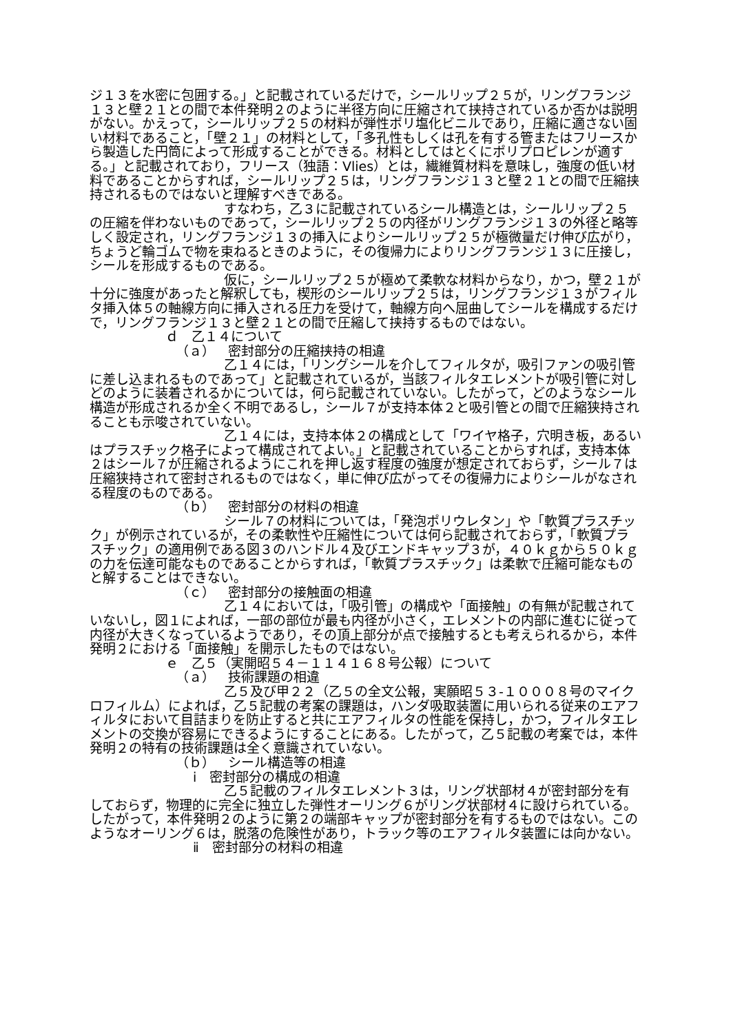ジ１３を水密に包囲する。」と記載されているだけで，シールリップ２５が，リングフランジ１３と壁２１との間で本件発明２のように半径方向に圧縮されて挟持されているか否かは説明がない。かえって，シールリップ２５の材料が弾性ポリ塩化ビニルであり，圧縮に適さない固い材料であること，「壁２１」の材料として，「多孔性もしくは孔を有する管またはフリースから製造した円筒によって形成することができる。材料としてはとくにポリプロピレンが適する。」と記載されており，フリース（独語：Vlies）とは，繊維質材料を意味し，強度の低い材料であることからすれば，シールリップ２５は，リングフランジ１３と壁２１との間で圧縮挟持されるものではないと理解すべきである。
すなわち，乙３に記載されているシール構造とは，シールリップ２５の圧縮を伴わないものであって，シールリップ２５の内径がリングフランジ１３の外径と略等しく設定され，リングフランジ１３の挿入によりシールリップ２５が極微量だけ伸び広がり，ちょうど輪ゴムで物を束ねるときのように，その復帰力によりリングフランジ１３に圧接し，シールを形成するものである。
仮に，シールリップ２５が極めて柔軟な材料からなり，かつ，壁２１が十分に強度があったと解釈しても，楔形のシールリップ２５は，リングフランジ１３がフィルタ挿入体５の軸線方向に挿入される圧力を受けて，軸線方向へ屈曲してシールを構成するだけで，リングフランジ１３と壁２１との間で圧縮して挟持するものではない。
ｄ　乙１４について
（ａ）　密封部分の圧縮挟持の相違
乙１４には，「リングシールを介してフィルタが，吸引ファンの吸引管に差し込まれるものであって」と記載されているが，当該フィルタエレメントが吸引管に対しどのように装着されるかについては，何ら記載されていない。したがって，どのようなシール構造が形成されるか全く不明であるし，シール７が支持本体２と吸引管との間で圧縮狭持されることも示唆されていない。
乙１４には，支持本体２の構成として「ワイヤ格子，穴明き板，あるいはプラスチック格子によって構成されてよい。」と記載されていることからすれば，支持本体２はシール７が圧縮されるようにこれを押し返す程度の強度が想定されておらず，シール７は圧縮狭持されて密封されるものではなく，単に伸び広がってその復帰力によりシールがなされる程度のものである。
（ｂ）　密封部分の材料の相違
シール７の材料については，「発泡ポリウレタン」や「軟質プラスチック」が例示されているが，その柔軟性や圧縮性については何ら記載されておらず，「軟質プラスチック」の適用例である図３のハンドル４及びエンドキャップ３が，４０ｋｇから５０ｋｇの力を伝達可能なものであることからすれば，「軟質プラスチック」は柔軟で圧縮可能なものと解することはできない。
（ｃ）　密封部分の接触面の相違
乙１４においては，「吸引管」の構成や「面接触」の有無が記載されていないし，図１によれば，一部の部位が最も内径が小さく，エレメントの内部に進むに従って内径が大きくなっているようであり，その頂上部分が点で接触するとも考えられるから，本件発明２における「面接触」を開示したものではない。
ｅ　乙５（実開昭５４－１１４１６８号公報）について
（ａ）　技術課題の相違
乙５及び甲２２（乙５の全文公報，実願昭５３-１０００８号のマイクロフィルム）によれば，乙５記載の考案の課題は，ハンダ吸取装置に用いられる従来のエアフィルタにおいて目詰まりを防止すると共にエアフィルタの性能を保持し，かつ，フィルタエレメントの交換が容易にできるようにすることにある。したがって，乙５記載の考案では，本件発明２の特有の技術課題は全く意識されていない。
（ｂ）　シール構造等の相違
ⅰ　密封部分の構成の相違
乙５記載のフィルタエレメント３は，リング状部材４が密封部分を有しておらず，物理的に完全に独立した弾性オーリング６がリング状部材４に設けられている。したがって，本件発明２のように第２の端部キャップが密封部分を有するものではない。このようなオーリング６は，脱落の危険性があり，トラック等のエアフィルタ装置には向かない。
ⅱ　密封部分の材料の相違